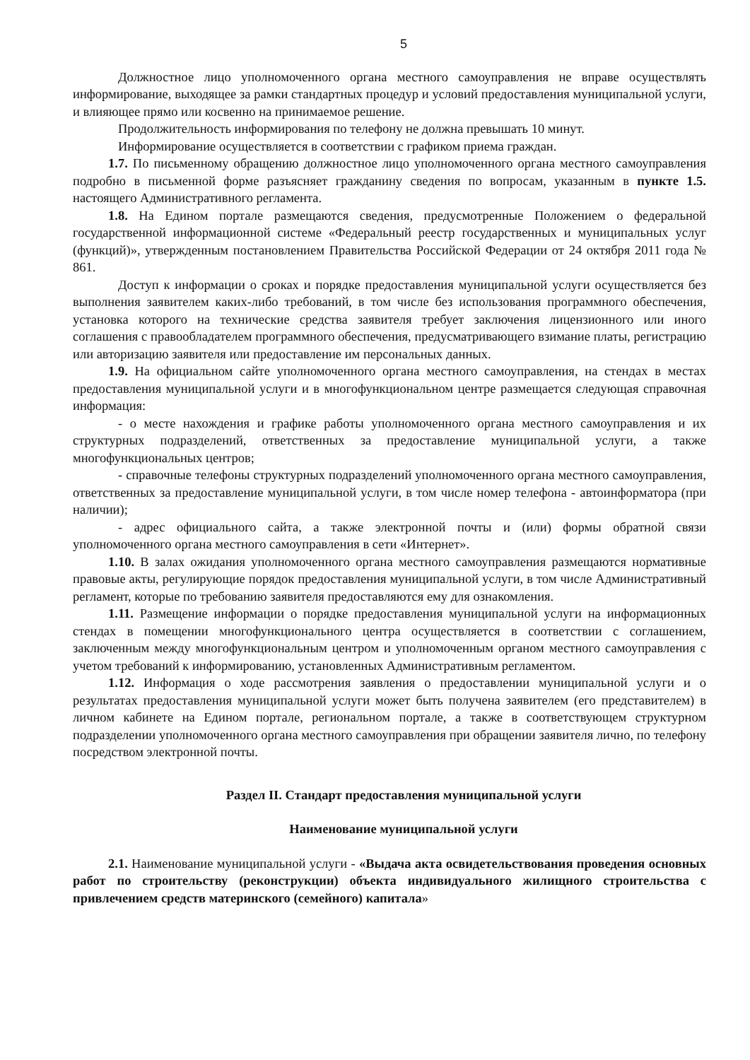5
Должностное лицо уполномоченного органа местного самоуправления не вправе осуществлять информирование, выходящее за рамки стандартных процедур и условий предоставления муниципальной услуги, и влияющее прямо или косвенно на принимаемое решение.
Продолжительность информирования по телефону не должна превышать 10 минут.
Информирование осуществляется в соответствии с графиком приема граждан.
1.7. По письменному обращению должностное лицо уполномоченного органа местного самоуправления подробно в письменной форме разъясняет гражданину сведения по вопросам, указанным в пункте 1.5. настоящего Административного регламента.
1.8. На Едином портале размещаются сведения, предусмотренные Положением о федеральной государственной информационной системе «Федеральный реестр государственных и муниципальных услуг (функций)», утвержденным постановлением Правительства Российской Федерации от 24 октября 2011 года № 861.
Доступ к информации о сроках и порядке предоставления муниципальной услуги осуществляется без выполнения заявителем каких-либо требований, в том числе без использования программного обеспечения, установка которого на технические средства заявителя требует заключения лицензионного или иного соглашения с правообладателем программного обеспечения, предусматривающего взимание платы, регистрацию или авторизацию заявителя или предоставление им персональных данных.
1.9. На официальном сайте уполномоченного органа местного самоуправления, на стендах в местах предоставления муниципальной услуги и в многофункциональном центре размещается следующая справочная информация:
- о месте нахождения и графике работы уполномоченного органа местного самоуправления и их структурных подразделений, ответственных за предоставление муниципальной услуги, а также многофункциональных центров;
- справочные телефоны структурных подразделений уполномоченного органа местного самоуправления, ответственных за предоставление муниципальной услуги, в том числе номер телефона - автоинформатора (при наличии);
- адрес официального сайта, а также электронной почты и (или) формы обратной связи уполномоченного органа местного самоуправления в сети «Интернет».
1.10. В залах ожидания уполномоченного органа местного самоуправления размещаются нормативные правовые акты, регулирующие порядок предоставления муниципальной услуги, в том числе Административный регламент, которые по требованию заявителя предоставляются ему для ознакомления.
1.11. Размещение информации о порядке предоставления муниципальной услуги на информационных стендах в помещении многофункционального центра осуществляется в соответствии с соглашением, заключенным между многофункциональным центром и уполномоченным органом местного самоуправления с учетом требований к информированию, установленных Административным регламентом.
1.12. Информация о ходе рассмотрения заявления о предоставлении муниципальной услуги и о результатах предоставления муниципальной услуги может быть получена заявителем (его представителем) в личном кабинете на Едином портале, региональном портале, а также в соответствующем структурном подразделении уполномоченного органа местного самоуправления при обращении заявителя лично, по телефону посредством электронной почты.
Раздел II. Стандарт предоставления муниципальной услуги
Наименование муниципальной услуги
2.1. Наименование муниципальной услуги - «Выдача акта освидетельствования проведения основных работ по строительству (реконструкции) объекта индивидуального жилищного строительства с привлечением средств материнского (семейного) капитала»